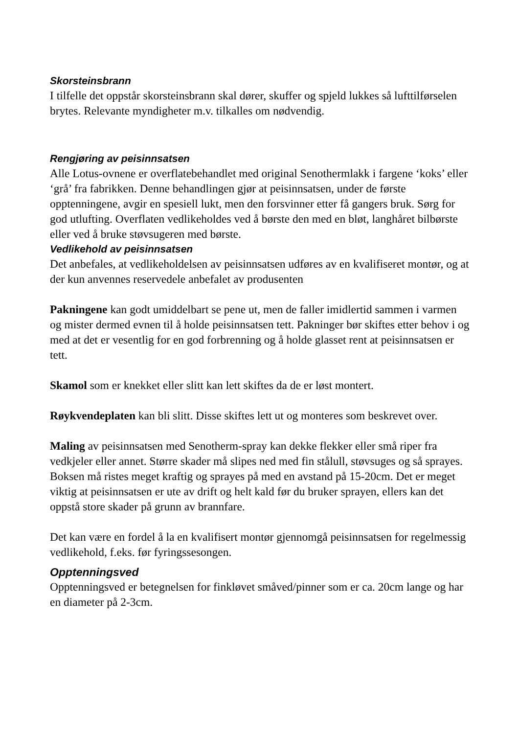Skorsteinsbrann
I tilfelle det oppstår skorsteinsbrann skal dører, skuffer og spjeld lukkes så lufttilførselen brytes. Relevante myndigheter m.v. tilkalles om nødvendig.
Rengjøring av peisinnsatsen
Alle Lotus-ovnene er overflatebehandlet med original Senothermlakk i fargene ‘koks’ eller ‘grå’ fra fabrikken. Denne behandlingen gjør at peisinnsatsen, under de første opptenningene, avgir en spesiell lukt, men den forsvinner etter få gangers bruk. Sørg for god utlufting. Overflaten vedlikeholdes ved å børste den med en bløt, langhåret bilbørste eller ved å bruke støvsugeren med børste.
Vedlikehold av peisinnsatsen
Det anbefales, at vedlikeholdelsen av peisinnsatsen udføres av en kvalifiseret montør, og at der kun anvennes reservedele anbefalet av produsenten
Pakningene kan godt umiddelbart se pene ut, men de faller imidlertid sammen i varmen og mister dermed evnen til å holde peisinnsatsen tett. Pakninger bør skiftes etter behov i og med at det er vesentlig for en god forbrenning og å holde glasset rent at peisinnsatsen er tett.
Skamol som er knekket eller slitt kan lett skiftes da de er løst montert.
Røykvendeplaten kan bli slitt. Disse skiftes lett ut og monteres som beskrevet over.
Maling av peisinnsatsen med Senotherm-spray kan dekke flekker eller små riper fra vedkjeler eller annet. Større skader må slipes ned med fin stålull, støvsuges og så sprayes. Boksen må ristes meget kraftig og sprayes på med en avstand på 15-20cm. Det er meget viktig at peisinnsatsen er ute av drift og helt kald før du bruker sprayen, ellers kan det oppstå store skader på grunn av brannfare.
Det kan være en fordel å la en kvalifisert montør gjennomgå peisinnsatsen for regelmessig vedlikehold, f.eks. før fyringssesongen.
Opptenningsved
Opptenningsved er betegnelsen for finkløvet småved/pinner som er ca. 20cm lange og har en diameter på 2-3cm.